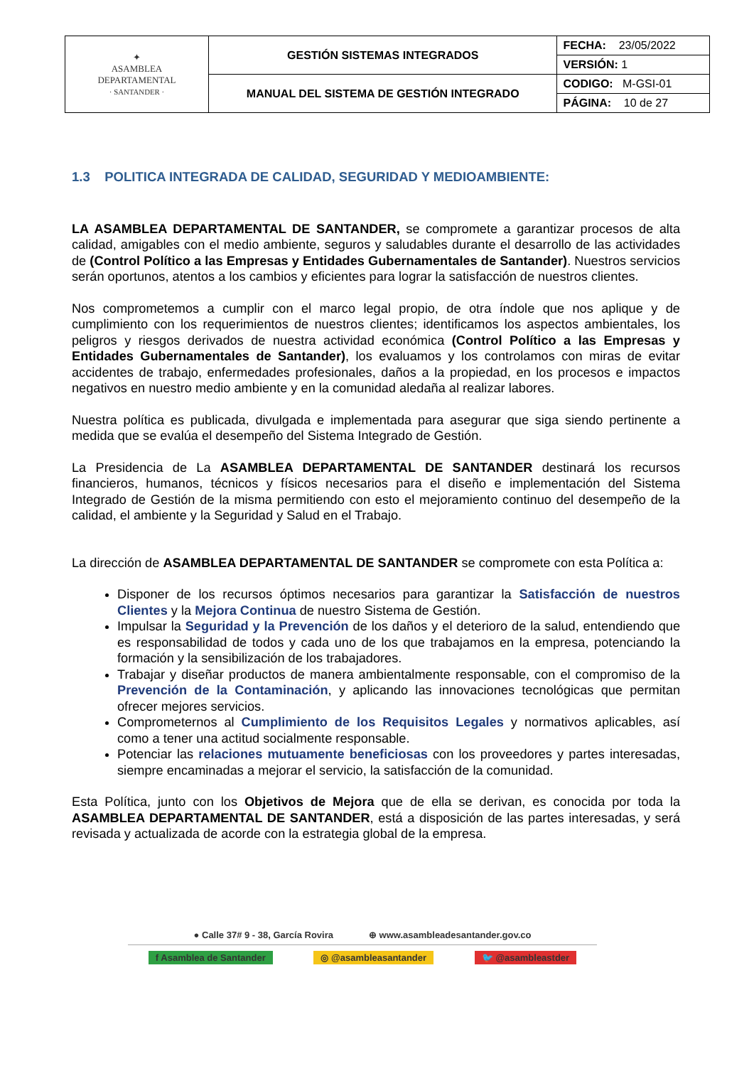| ✦ ASAMBLEA DEPARTAMENTAL · SANTANDER · | GESTIÓN SISTEMAS INTEGRADOS | FECHA: 23/05/2022 |
| | | VERSIÓN: 1 |
| | MANUAL DEL SISTEMA DE GESTIÓN INTEGRADO | CODIGO: M-GSI-01 |
| | | PÁGINA: 10 de 27 |
1.3 POLITICA INTEGRADA DE CALIDAD, SEGURIDAD Y MEDIOAMBIENTE:
LA ASAMBLEA DEPARTAMENTAL DE SANTANDER, se compromete a garantizar procesos de alta calidad, amigables con el medio ambiente, seguros y saludables durante el desarrollo de las actividades de (Control Político a las Empresas y Entidades Gubernamentales de Santander). Nuestros servicios serán oportunos, atentos a los cambios y eficientes para lograr la satisfacción de nuestros clientes.
Nos comprometemos a cumplir con el marco legal propio, de otra índole que nos aplique y de cumplimiento con los requerimientos de nuestros clientes; identificamos los aspectos ambientales, los peligros y riesgos derivados de nuestra actividad económica (Control Político a las Empresas y Entidades Gubernamentales de Santander), los evaluamos y los controlamos con miras de evitar accidentes de trabajo, enfermedades profesionales, daños a la propiedad, en los procesos e impactos negativos en nuestro medio ambiente y en la comunidad aledaña al realizar labores.
Nuestra política es publicada, divulgada e implementada para asegurar que siga siendo pertinente a medida que se evalúa el desempeño del Sistema Integrado de Gestión.
La Presidencia de La ASAMBLEA DEPARTAMENTAL DE SANTANDER destinará los recursos financieros, humanos, técnicos y físicos necesarios para el diseño e implementación del Sistema Integrado de Gestión de la misma permitiendo con esto el mejoramiento continuo del desempeño de la calidad, el ambiente y la Seguridad y Salud en el Trabajo.
La dirección de ASAMBLEA DEPARTAMENTAL DE SANTANDER se compromete con esta Política a:
Disponer de los recursos óptimos necesarios para garantizar la Satisfacción de nuestros Clientes y la Mejora Continua de nuestro Sistema de Gestión.
Impulsar la Seguridad y la Prevención de los daños y el deterioro de la salud, entendiendo que es responsabilidad de todos y cada uno de los que trabajamos en la empresa, potenciando la formación y la sensibilización de los trabajadores.
Trabajar y diseñar productos de manera ambientalmente responsable, con el compromiso de la Prevención de la Contaminación, y aplicando las innovaciones tecnológicas que permitan ofrecer mejores servicios.
Comprometernos al Cumplimiento de los Requisitos Legales y normativos aplicables, así como a tener una actitud socialmente responsable.
Potenciar las relaciones mutuamente beneficiosas con los proveedores y partes interesadas, siempre encaminadas a mejorar el servicio, la satisfacción de la comunidad.
Esta Política, junto con los Objetivos de Mejora que de ella se derivan, es conocida por toda la ASAMBLEA DEPARTAMENTAL DE SANTANDER, está a disposición de las partes interesadas, y será revisada y actualizada de acorde con la estrategia global de la empresa.
● Calle 37# 9 - 38, García Rovira ⊕ www.asambleadesantander.gov.co
f Asamblea de Santander ◎ @asambleasantander 🐦 @asambleastder